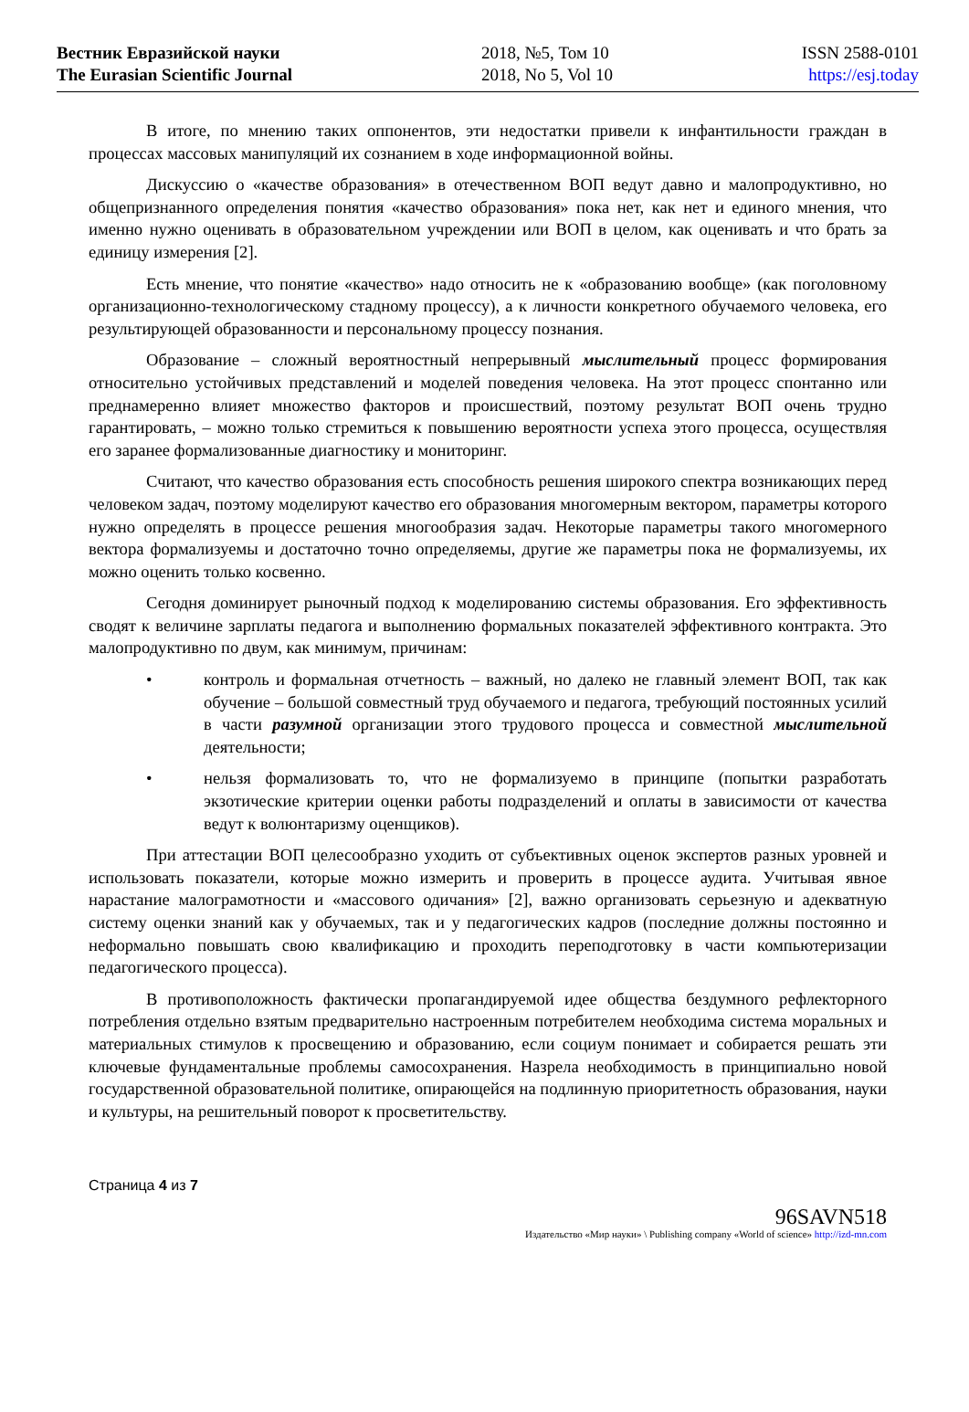Вестник Евразийской науки
The Eurasian Scientific Journal
2018, №5, Том 10
2018, No 5, Vol 10
ISSN 2588-0101
https://esj.today
В итоге, по мнению таких оппонентов, эти недостатки привели к инфантильности граждан в процессах массовых манипуляций их сознанием в ходе информационной войны.
Дискуссию о «качестве образования» в отечественном ВОП ведут давно и малопродуктивно, но общепризнанного определения понятия «качество образования» пока нет, как нет и единого мнения, что именно нужно оценивать в образовательном учреждении или ВОП в целом, как оценивать и что брать за единицу измерения [2].
Есть мнение, что понятие «качество» надо относить не к «образованию вообще» (как поголовному организационно-технологическому стадному процессу), а к личности конкретного обучаемого человека, его результирующей образованности и персональному процессу познания.
Образование – сложный вероятностный непрерывный мыслительный процесс формирования относительно устойчивых представлений и моделей поведения человека. На этот процесс спонтанно или преднамеренно влияет множество факторов и происшествий, поэтому результат ВОП очень трудно гарантировать, – можно только стремиться к повышению вероятности успеха этого процесса, осуществляя его заранее формализованные диагностику и мониторинг.
Считают, что качество образования есть способность решения широкого спектра возникающих перед человеком задач, поэтому моделируют качество его образования многомерным вектором, параметры которого нужно определять в процессе решения многообразия задач. Некоторые параметры такого многомерного вектора формализуемы и достаточно точно определяемы, другие же параметры пока не формализуемы, их можно оценить только косвенно.
Сегодня доминирует рыночный подход к моделированию системы образования. Его эффективность сводят к величине зарплаты педагога и выполнению формальных показателей эффективного контракта. Это малопродуктивно по двум, как минимум, причинам:
• контроль и формальная отчетность – важный, но далеко не главный элемент ВОП, так как обучение – большой совместный труд обучаемого и педагога, требующий постоянных усилий в части разумной организации этого трудового процесса и совместной мыслительной деятельности;
• нельзя формализовать то, что не формализуемо в принципе (попытки разработать экзотические критерии оценки работы подразделений и оплаты в зависимости от качества ведут к волюнтаризму оценщиков).
При аттестации ВОП целесообразно уходить от субъективных оценок экспертов разных уровней и использовать показатели, которые можно измерить и проверить в процессе аудита. Учитывая явное нарастание малограмотности и «массового одичания» [2], важно организовать серьезную и адекватную систему оценки знаний как у обучаемых, так и у педагогических кадров (последние должны постоянно и неформально повышать свою квалификацию и проходить переподготовку в части компьютеризации педагогического процесса).
В противоположность фактически пропагандируемой идее общества бездумного рефлекторного потребления отдельно взятым предварительно настроенным потребителем необходима система моральных и материальных стимулов к просвещению и образованию, если социум понимает и собирается решать эти ключевые фундаментальные проблемы самосохранения. Назрела необходимость в принципиально новой государственной образовательной политике, опирающейся на подлинную приоритетность образования, науки и культуры, на решительный поворот к просветительству.
Страница 4 из 7
96SAVN518
Издательство «Мир науки» \ Publishing company «World of science» http://izd-mn.com